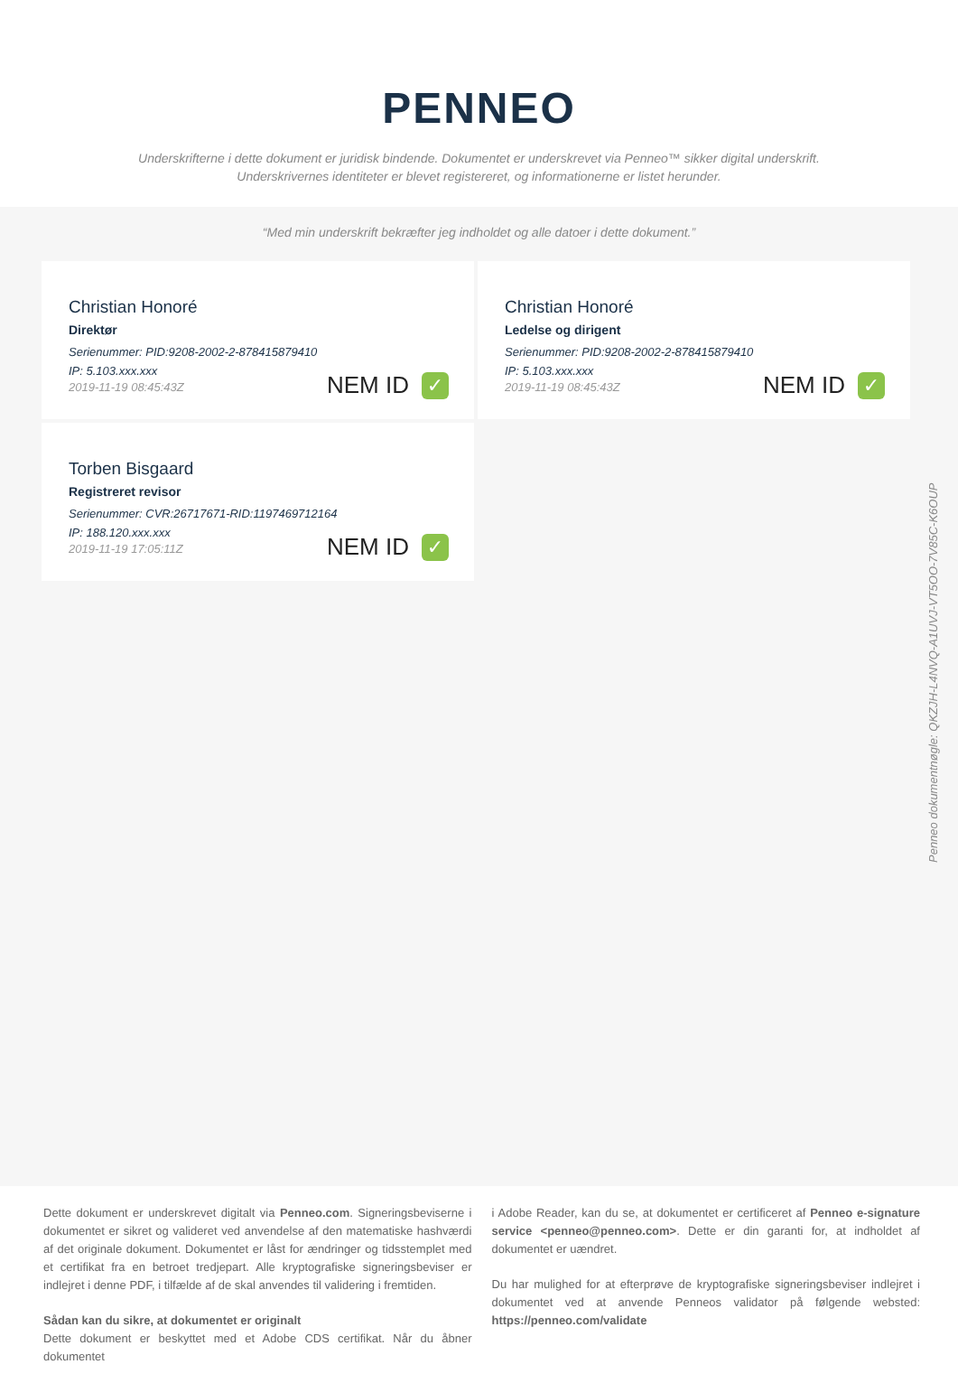PENNEO
Underskrifterne i dette dokument er juridisk bindende. Dokumentet er underskrevet via Penneo™ sikker digital underskrift.
Underskrivernes identiteter er blevet registereret, og informationerne er listet herunder.
“Med min underskrift bekræfter jeg indholdet og alle datoer i dette dokument.”
Christian Honoré
Direktør
Serienummer: PID:9208-2002-2-878415879410
IP: 5.103.xxx.xxx
2019-11-19 08:45:43Z
NEM ID ✓
Christian Honoré
Ledelse og dirigent
Serienummer: PID:9208-2002-2-878415879410
IP: 5.103.xxx.xxx
2019-11-19 08:45:43Z
NEM ID ✓
Torben Bisgaard
Registreret revisor
Serienummer: CVR:26717671-RID:1197469712164
IP: 188.120.xxx.xxx
2019-11-19 17:05:11Z
NEM ID ✓
Penneo dokumentnøgle: QKZJH-L4NVQ-A1UVJ-VT5OO-7V85C-K6OUP
Dette dokument er underskrevet digitalt via Penneo.com. Signeringsbeviserne i dokumentet er sikret og valideret ved anvendelse af den matematiske hashværdi af det originale dokument. Dokumentet er låst for ændringer og tidsstemplet med et certifikat fra en betroet tredjepart. Alle kryptografiske signeringsbeviser er indlejret i denne PDF, i tilfælde af de skal anvendes til validering i fremtiden.
Sådan kan du sikre, at dokumentet er originalt
Dette dokument er beskyttet med et Adobe CDS certifikat. Når du åbner dokumentet
i Adobe Reader, kan du se, at dokumentet er certificeret af Penneo e-signature service <penneo@penneo.com>. Dette er din garanti for, at indholdet af dokumentet er uændret.
Du har mulighed for at efterprøve de kryptografiske signeringsbeviser indlejret i dokumentet ved at anvende Penneos validator på følgende websted: https://penneo.com/validate